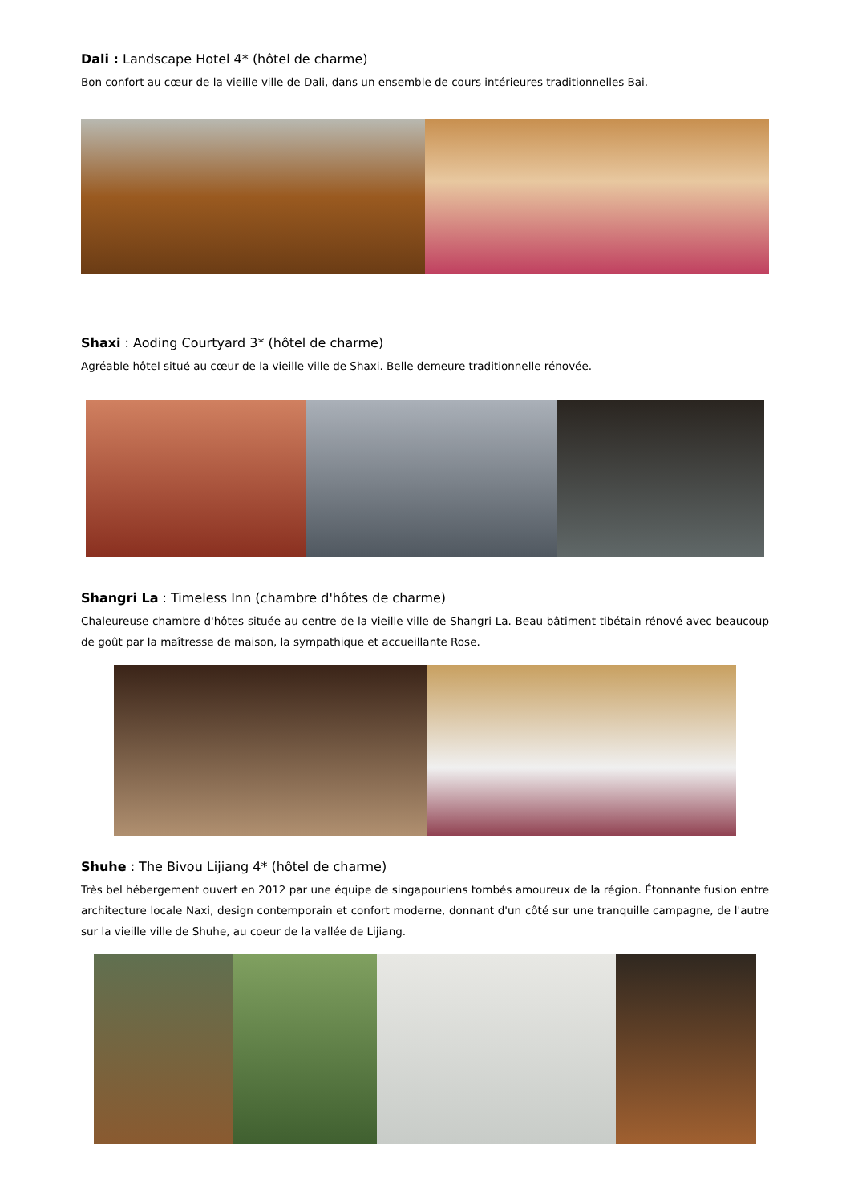Dali : Landscape Hotel 4* (hôtel de charme)
Bon confort au cœur de la vieille ville de Dali, dans un ensemble de cours intérieures traditionnelles Bai.
Shaxi : Aoding Courtyard 3* (hôtel de charme)
Agréable hôtel situé au cœur de la vieille ville de Shaxi. Belle demeure traditionnelle rénovée.
Shangri La : Timeless Inn (chambre d'hôtes de charme)
Chaleureuse chambre d'hôtes située au centre de la vieille ville de Shangri La. Beau bâtiment tibétain rénové avec beaucoup de goût par la maîtresse de maison, la sympathique et accueillante Rose.
Shuhe : The Bivou Lijiang 4* (hôtel de charme)
Très bel hébergement ouvert en 2012 par une équipe de singapouriens tombés amoureux de la région. Étonnante fusion entre architecture locale Naxi, design contemporain et confort moderne, donnant d'un côté sur une tranquille campagne, de l'autre sur la vieille ville de Shuhe, au coeur de la vallée de Lijiang.